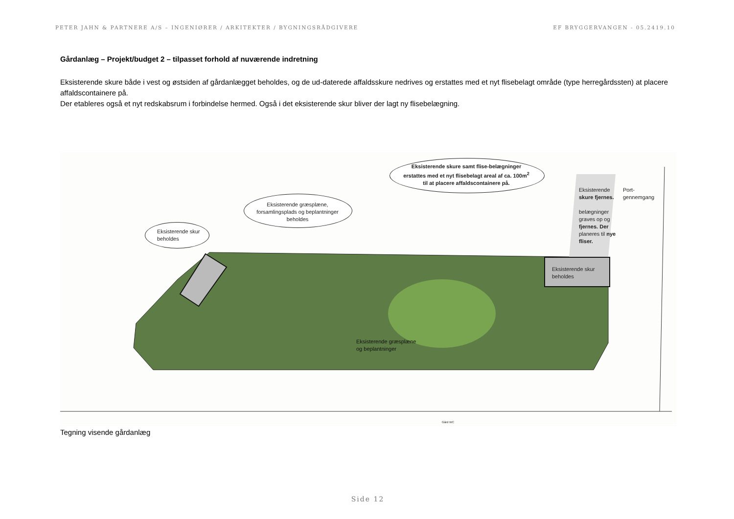PETER JAHN & PARTNERE A/S – INGENIØRER / ARKITEKTER / BYGNINGSRÅDGIVERE EF BRYGGERVANGEN - 05.2419.10
Gårdanlæg – Projekt/budget 2 – tilpasset forhold af nuværende indretning
Eksisterende skure både i vest og østsiden af gårdanlægget beholdes, og de ud-daterede affaldsskure nedrives og erstattes med et nyt flisebelagt område (type herregårdssten) at placere affaldscontainere på.
Der etableres også et nyt redskabsrum i forbindelse hermed. Også i det eksisterende skur bliver der lagt ny flisebelægning.
Eksisterende skure samt flise-belægninger erstattes med et nyt flisebelagt areal af ca. 100m<sup>2</sup> til at placere affaldscontainere på.
Eksisterende græsplæne, forsamlingsplads og beplantninger beholdes
Eksisterende skur
beholdes
Eksisterende skure fjernes.
belægninger graves op og fjernes. Der planeres til nye fliser.
Port-
gennemgang
Eksisterende skur
beholdes
Eksisterende græsplæne
og beplantninger
Gård WC
Tegning visende gårdanlæg
Side 12